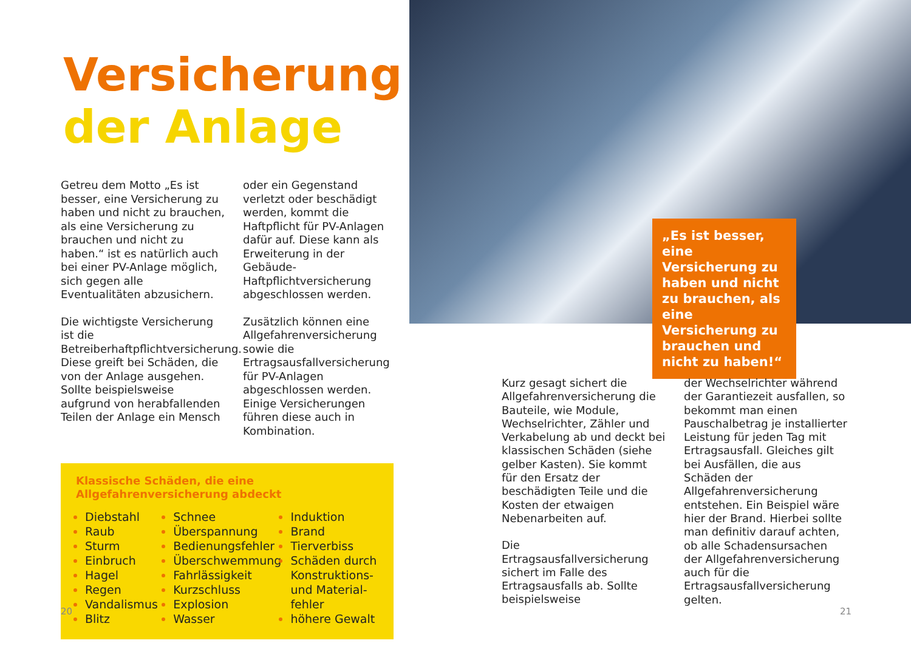Versicherung
der Anlage
Getreu dem Motto „Es ist besser, eine Versicherung zu haben und nicht zu brauchen, als eine Versicherung zu brauchen und nicht zu haben.“ ist es natürlich auch bei einer PV-Anlage möglich, sich gegen alle Eventualitäten abzusichern.
Die wichtigste Versicherung ist die Betreiberhaftpflichtversicherung. Diese greift bei Schäden, die von der Anlage ausgehen. Sollte beispielsweise aufgrund von herabfallenden Teilen der Anlage ein Mensch
oder ein Gegenstand verletzt oder beschädigt werden, kommt die Haftpflicht für PV-Anlagen dafür auf. Diese kann als Erweiterung in der Gebäude-Haftpflichtversicherung abgeschlossen werden.
Zusätzlich können eine Allgefahrenversicherung sowie die Ertragsausfallversicherung für PV-Anlagen abgeschlossen werden. Einige Versicherungen führen diese auch in Kombination.
Klassische Schäden, die eine
Allgefahrenversicherung abdeckt
Diebstahl
Raub
Sturm
Einbruch
Hagel
Regen
Vandalismus
Blitz
Schnee
Überspannung
Bedienungsfehler
Überschwemmung
Fahrlässigkeit
Kurzschluss
Explosion
Wasser
Induktion
Brand
Tierverbiss
Schäden durch Konstruktions- und Material­fehler
höhere Gewalt
20
„Es ist besser, eine Versicherung zu haben und nicht zu brauchen, als eine Versicherung zu brauchen und nicht zu haben!“
Kurz gesagt sichert die Allgefahrenversicherung die Bauteile, wie Module, Wechselrichter, Zähler und Verkabelung ab und deckt bei klassischen Schäden (siehe gelber Kasten). Sie kommt für den Ersatz der beschädigten Teile und die Kosten der etwaigen Nebenarbeiten auf.
Die Ertragsausfallversicherung sichert im Falle des Ertragsausfalls ab. Sollte beispielsweise
der Wechselrichter während der Garantiezeit ausfallen, so bekommt man einen Pauschalbetrag je installierter Leistung für jeden Tag mit Ertragsausfall. Gleiches gilt bei Ausfällen, die aus Schäden der Allgefahrenversicherung entstehen. Ein Beispiel wäre hier der Brand. Hierbei sollte man definitiv darauf achten, ob alle Schadensursachen der Allgefahrenversicherung auch für die Ertragsausfallversicherung gelten.
21